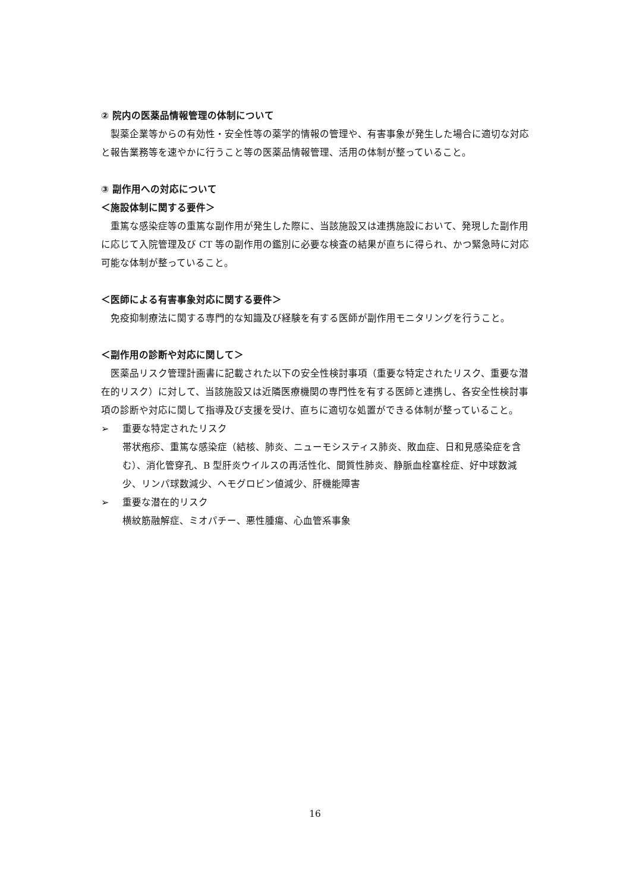② 院内の医薬品情報管理の体制について
製薬企業等からの有効性・安全性等の薬学的情報の管理や、有害事象が発生した場合に適切な対応と報告業務等を速やかに行うこと等の医薬品情報管理、活用の体制が整っていること。
③ 副作用への対応について
＜施設体制に関する要件＞
重篤な感染症等の重篤な副作用が発生した際に、当該施設又は連携施設において、発現した副作用に応じて入院管理及び CT 等の副作用の鑑別に必要な検査の結果が直ちに得られ、かつ緊急時に対応可能な体制が整っていること。
＜医師による有害事象対応に関する要件＞
免疫抑制療法に関する専門的な知識及び経験を有する医師が副作用モニタリングを行うこと。
＜副作用の診断や対応に関して＞
医薬品リスク管理計画書に記載された以下の安全性検討事項（重要な特定されたリスク、重要な潜在的リスク）に対して、当該施設又は近隣医療機関の専門性を有する医師と連携し、各安全性検討事項の診断や対応に関して指導及び支援を受け、直ちに適切な処置ができる体制が整っていること。
➢ 重要な特定されたリスク
帯状疱疹、重篤な感染症（結核、肺炎、ニューモシスティス肺炎、敗血症、日和見感染症を含む）、消化管穿孔、B 型肝炎ウイルスの再活性化、間質性肺炎、静脈血栓塞栓症、好中球数減少、リンパ球数減少、ヘモグロビン値減少、肝機能障害
➢ 重要な潜在的リスク
横紋筋融解症、ミオパチー、悪性腫瘍、心血管系事象
16